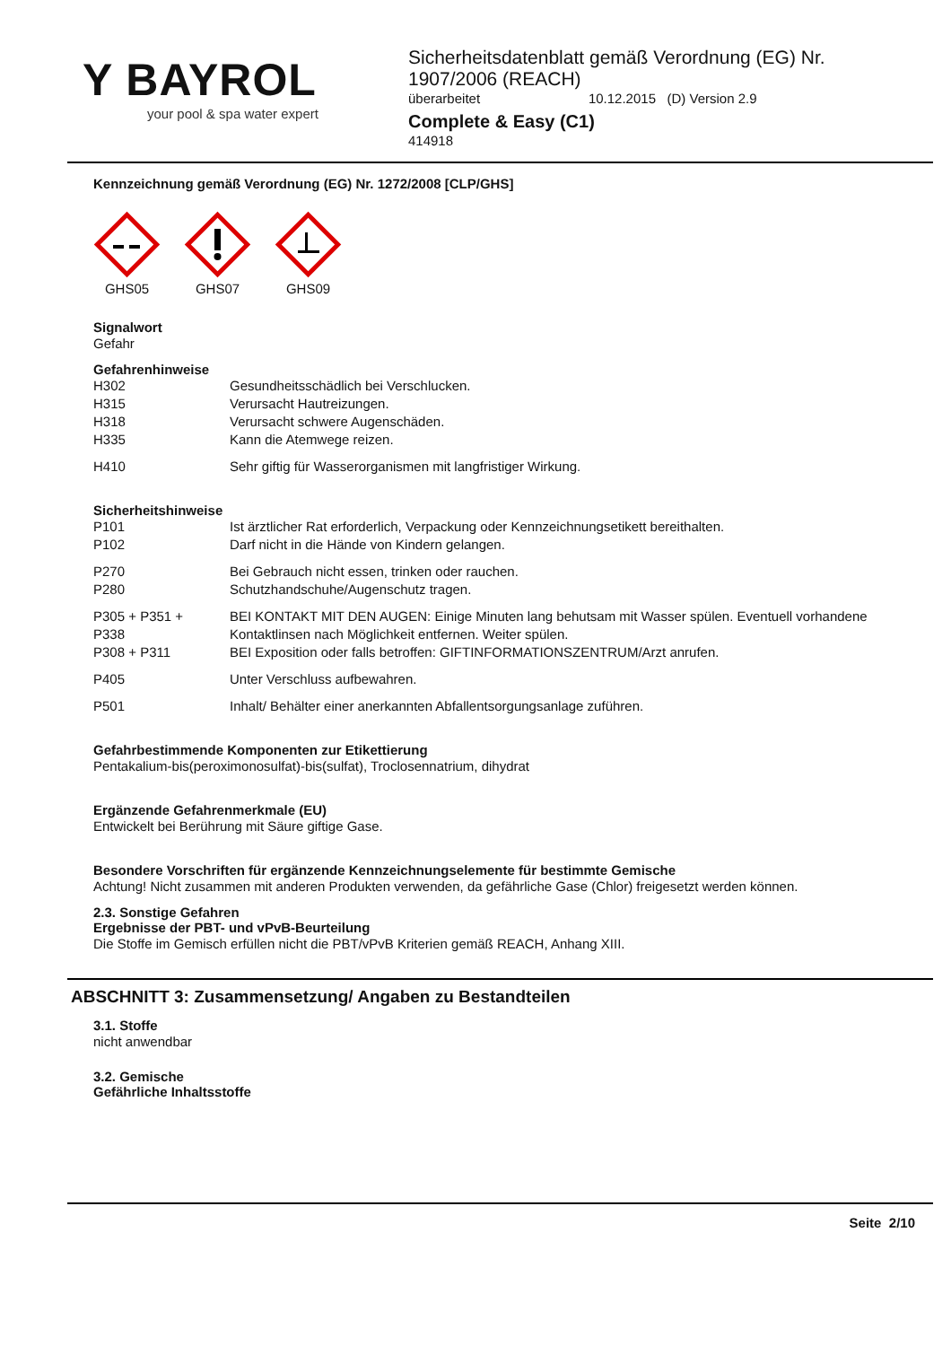Y BAYROL
your pool & spa water expert
Sicherheitsdatenblatt gemäß Verordnung (EG) Nr.
1907/2006 (REACH)
überarbeitet 10.12.2015 (D) Version 2.9
Complete & Easy (C1)
414918
Kennzeichnung gemäß Verordnung (EG) Nr. 1272/2008 [CLP/GHS]
GHS05 GHS07 GHS09
Signalwort
Gefahr
Gefahrenhinweise
| H302 | Gesundheitsschädlich bei Verschlucken. |
| H315 | Verursacht Hautreizungen. |
| H318 | Verursacht schwere Augenschäden. |
| H335 | Kann die Atemwege reizen. |
| H410 | Sehr giftig für Wasserorganismen mit langfristiger Wirkung. |
Sicherheitshinweise
| P101 | Ist ärztlicher Rat erforderlich, Verpackung oder Kennzeichnungsetikett bereithalten. |
| P102 | Darf nicht in die Hände von Kindern gelangen. |
| P270 | Bei Gebrauch nicht essen, trinken oder rauchen. |
| P280 | Schutzhandschuhe/Augenschutz tragen. |
| P305 + P351 + P338 | BEI KONTAKT MIT DEN AUGEN: Einige Minuten lang behutsam mit Wasser spülen. Eventuell vorhandene Kontaktlinsen nach Möglichkeit entfernen. Weiter spülen. |
| P308 + P311 | BEI Exposition oder falls betroffen: GIFTINFORMATIONSZENTRUM/Arzt anrufen. |
| P405 | Unter Verschluss aufbewahren. |
| P501 | Inhalt/ Behälter einer anerkannten Abfallentsorgungsanlage zuführen. |
Gefahrbestimmende Komponenten zur Etikettierung
Pentakalium-bis(peroximonosulfat)-bis(sulfat), Troclosennatrium, dihydrat
Ergänzende Gefahrenmerkmale (EU)
Entwickelt bei Berührung mit Säure giftige Gase.
Besondere Vorschriften für ergänzende Kennzeichnungselemente für bestimmte Gemische
Achtung! Nicht zusammen mit anderen Produkten verwenden, da gefährliche Gase (Chlor) freigesetzt werden können.
2.3. Sonstige Gefahren
Ergebnisse der PBT- und vPvB-Beurteilung
Die Stoffe im Gemisch erfüllen nicht die PBT/vPvB Kriterien gemäß REACH, Anhang XIII.
ABSCHNITT 3: Zusammensetzung/ Angaben zu Bestandteilen
3.1. Stoffe
nicht anwendbar
3.2. Gemische
Gefährliche Inhaltsstoffe
Seite 2/10